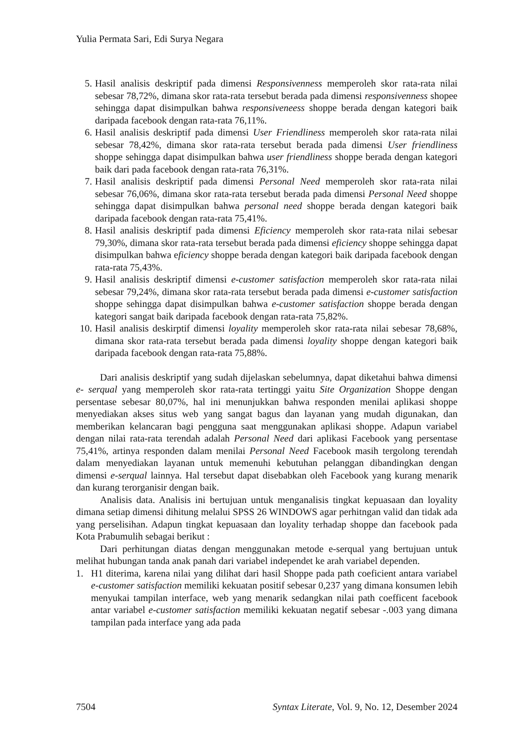Yulia Permata Sari, Edi Surya Negara
5. Hasil analisis deskriptif pada dimensi Responsivenness memperoleh skor rata-rata nilai sebesar 78,72%, dimana skor rata-rata tersebut berada pada dimensi responsivenness shopee sehingga dapat disimpulkan bahwa responsiveneess shoppe berada dengan kategori baik daripada facebook dengan rata-rata 76,11%.
6. Hasil analisis deskriptif pada dimensi User Friendliness memperoleh skor rata-rata nilai sebesar 78,42%, dimana skor rata-rata tersebut berada pada dimensi User friendliness shoppe sehingga dapat disimpulkan bahwa user friendliness shoppe berada dengan kategori baik dari pada facebook dengan rata-rata 76,31%.
7. Hasil analisis deskriptif pada dimensi Personal Need memperoleh skor rata-rata nilai sebesar 76,06%, dimana skor rata-rata tersebut berada pada dimensi Personal Need shoppe sehingga dapat disimpulkan bahwa personal need shoppe berada dengan kategori baik daripada facebook dengan rata-rata 75,41%.
8. Hasil analisis deskriptif pada dimensi Eficiency memperoleh skor rata-rata nilai sebesar 79,30%, dimana skor rata-rata tersebut berada pada dimensi eficiency shoppe sehingga dapat disimpulkan bahwa eficiency shoppe berada dengan kategori baik daripada facebook dengan rata-rata 75,43%.
9. Hasil analisis deskriptif dimensi e-customer satisfaction memperoleh skor rata-rata nilai sebesar 79,24%, dimana skor rata-rata tersebut berada pada dimensi e-customer satisfaction shoppe sehingga dapat disimpulkan bahwa e-customer satisfaction shoppe berada dengan kategori sangat baik daripada facebook dengan rata-rata 75,82%.
10. Hasil analisis deskirptif dimensi loyality memperoleh skor rata-rata nilai sebesar 78,68%, dimana skor rata-rata tersebut berada pada dimensi loyality shoppe dengan kategori baik daripada facebook dengan rata-rata 75,88%.
Dari analisis deskriptif yang sudah dijelaskan sebelumnya, dapat diketahui bahwa dimensi e- serqual yang memperoleh skor rata-rata tertinggi yaitu Site Organization Shoppe dengan persentase sebesar 80,07%, hal ini menunjukkan bahwa responden menilai aplikasi shoppe menyediakan akses situs web yang sangat bagus dan layanan yang mudah digunakan, dan memberikan kelancaran bagi pengguna saat menggunakan aplikasi shoppe. Adapun variabel dengan nilai rata-rata terendah adalah Personal Need dari aplikasi Facebook yang persentase 75,41%, artinya responden dalam menilai Personal Need Facebook masih tergolong terendah dalam menyediakan layanan untuk memenuhi kebutuhan pelanggan dibandingkan dengan dimensi e-serqual lainnya. Hal tersebut dapat disebabkan oleh Facebook yang kurang menarik dan kurang terorganisir dengan baik.
Analisis data. Analisis ini bertujuan untuk menganalisis tingkat kepuasaan dan loyality dimana setiap dimensi dihitung melalui SPSS 26 WINDOWS agar perhitngan valid dan tidak ada yang perselisihan. Adapun tingkat kepuasaan dan loyality terhadap shoppe dan facebook pada Kota Prabumulih sebagai berikut :
Dari perhitungan diatas dengan menggunakan metode e-serqual yang bertujuan untuk melihat hubungan tanda anak panah dari variabel independet ke arah variabel dependen.
1. H1 diterima, karena nilai yang dilihat dari hasil Shoppe pada path coeficient antara variabel e-customer satisfaction memiliki kekuatan positif sebesar 0,237 yang dimana konsumen lebih menyukai tampilan interface, web yang menarik sedangkan nilai path coefficent facebook antar variabel e-customer satisfaction memiliki kekuatan negatif sebesar -.003 yang dimana tampilan pada interface yang ada pada
7504 Syntax Literate, Vol. 9, No. 12, Desember 2024